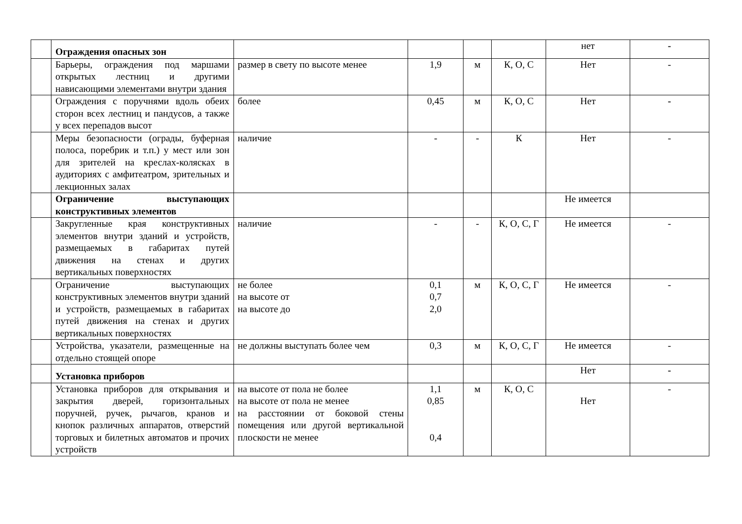| | Ограждения опасных зон | | | | | нет | - |
| | Барьеры, ограждения под маршами открытых лестниц и другими нависающими элементами внутри здания | размер в свету по высоте менее | 1,9 | м | К, О, С | Нет | - |
| | Ограждения с поручнями вдоль обеих сторон всех лестниц и пандусов, а также у всех перепадов высот | более | 0,45 | м | К, О, С | Нет | - |
| | Меры безопасности (ограды, буферная полоса, поребрик и т.п.) у мест или зон для зрителей на креслах-колясках в аудиториях с амфитеатром, зрительных и лекционных залах | наличие | - | - | К | Нет | - |
| | Ограничение выступающих конструктивных элементов | | | | | Не имеется | |
| | Закругленные края конструктивных элементов внутри зданий и устройств, размещаемых в габаритах путей движения на стенах и других вертикальных поверхностях | наличие | - | - | К, О, С, Г | Не имеется | - |
| | Ограничение выступающих конструктивных элементов внутри зданий и устройств, размещаемых в габаритах путей движения на стенах и других вертикальных поверхностях | не более на высоте от на высоте до | 0,1 0,7 2,0 | м | К, О, С, Г | Не имеется | - |
| | Устройства, указатели, размещенные на отдельно стоящей опоре | не должны выступать более чем | 0,3 | м | К, О, С, Г | Не имеется | - |
| | Установка приборов | | | | | Нет | - |
| | Установка приборов для открывания и закрытия дверей, горизонтальных поручней, ручек, рычагов, кранов и кнопок различных аппаратов, отверстий торговых и билетных автоматов и прочих устройств | на высоте от пола не более на высоте от пола не менее на расстоянии от боковой стены помещения или другой вертикальной плоскости не менее | 1,1 0,85 0,4 | м | К, О, С | Нет | - |